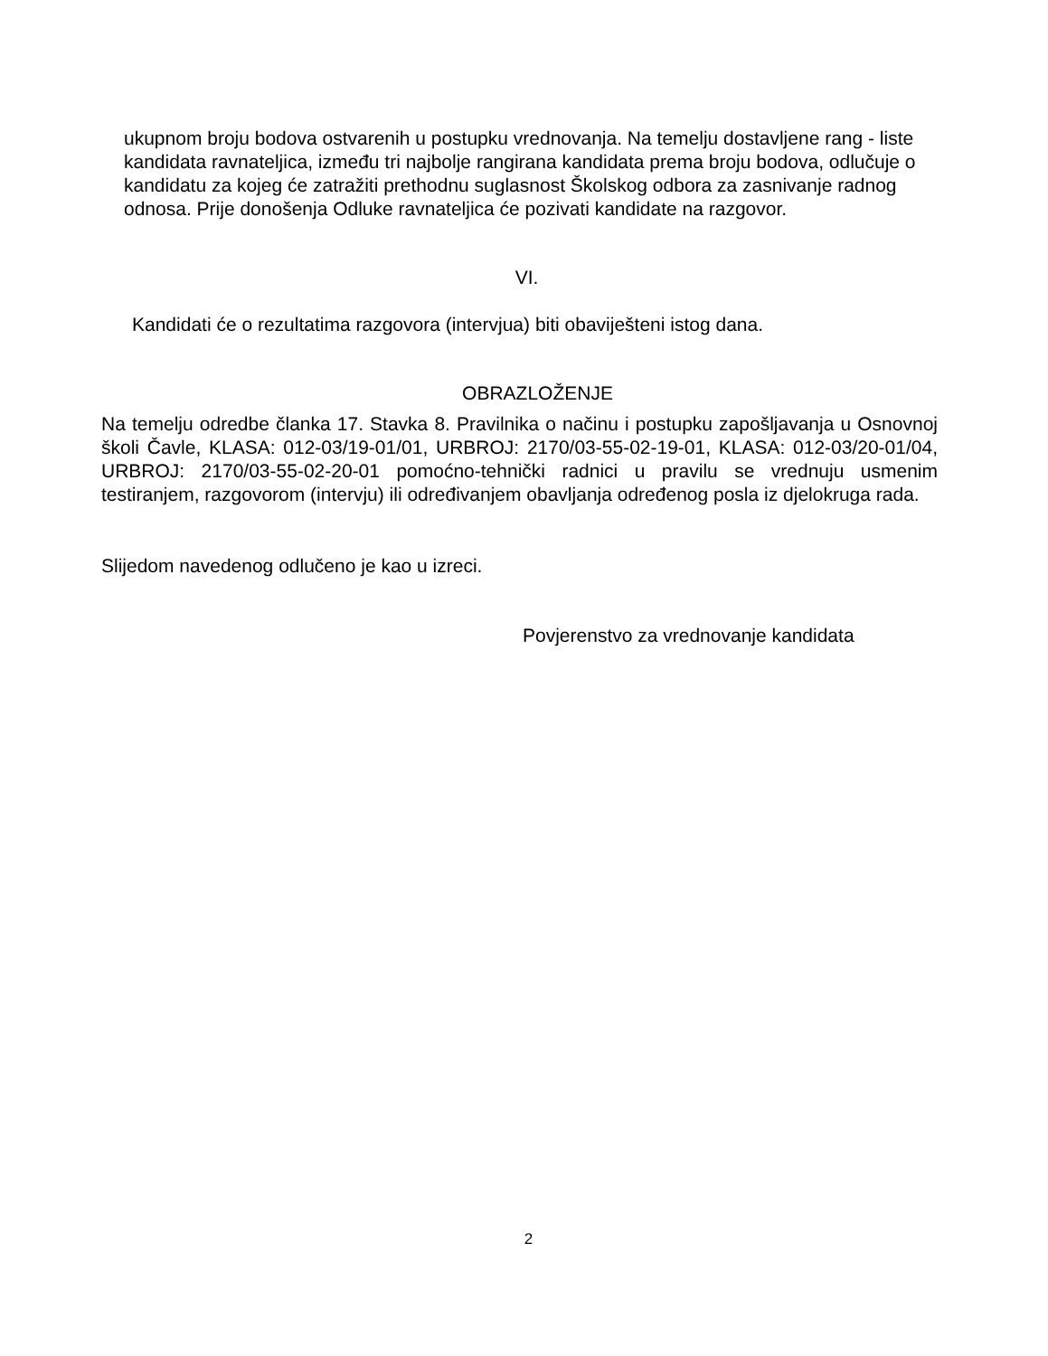ukupnom broju bodova ostvarenih u postupku vrednovanja. Na temelju dostavljene rang - liste kandidata ravnateljica, između tri najbolje rangirana kandidata prema broju bodova, odlučuje o kandidatu za kojeg će zatražiti prethodnu suglasnost Školskog odbora za zasnivanje radnog odnosa. Prije donošenja Odluke ravnateljica će pozivati kandidate na razgovor.
VI.
Kandidati će o rezultatima razgovora (intervjua) biti obaviješteni istog dana.
OBRAZLOŽENJE
Na temelju odredbe članka 17. Stavka 8. Pravilnika o načinu i postupku zapošljavanja u Osnovnoj školi Čavle, KLASA: 012-03/19-01/01, URBROJ: 2170/03-55-02-19-01, KLASA: 012-03/20-01/04, URBROJ: 2170/03-55-02-20-01 pomoćno-tehnički radnici u pravilu se vrednuju usmenim testiranjem, razgovorom (intervju) ili određivanjem obavljanja određenog posla iz djelokruga rada.
Slijedom navedenog odlučeno je kao u izreci.
Povjerenstvo za vrednovanje kandidata
2